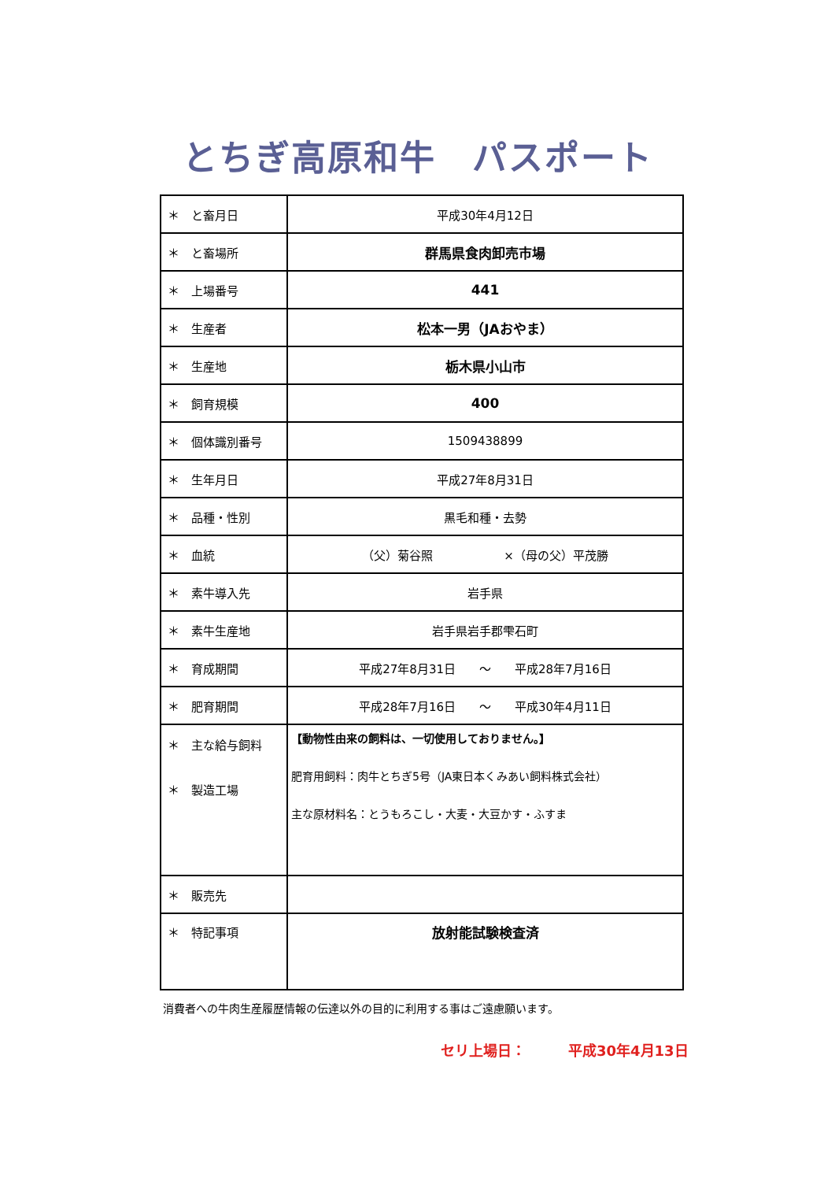とちぎ高原和牛　パスポート
| ＊ と畜月日 | 平成30年4月12日 |
| ＊ と畜場所 | 群馬県食肉卸売市場 |
| ＊ 上場番号 | 441 |
| ＊ 生産者 | 松本一男（JAおやま） |
| ＊ 生産地 | 栃木県小山市 |
| ＊ 飼育規模 | 400 |
| ＊ 個体識別番号 | 1509438899 |
| ＊ 生年月日 | 平成27年8月31日 |
| ＊ 品種・性別 | 黒毛和種・去勢 |
| ＊ 血統 | （父）菊谷照 ×（母の父）平茂勝 |
| ＊ 素牛導入先 | 岩手県 |
| ＊ 素牛生産地 | 岩手県岩手郡雫石町 |
| ＊ 育成期間 | 平成27年8月31日 ～ 平成28年7月16日 |
| ＊ 肥育期間 | 平成28年7月16日 ～ 平成30年4月11日 |
| ＊ 主な給与飼料 ＊ 製造工場 | 【動物性由来の飼料は、一切使用しておりません。】 肥育用飼料：肉牛とちぎ5号（JA東日本くみあい飼料株式会社） 主な原材料名：とうもろこし・大麦・大豆かす・ふすま |
| ＊ 販売先 | |
| ＊ 特記事項 | 放射能試験検査済 |
消費者への牛肉生産履歴情報の伝達以外の目的に利用する事はご遠慮願います。
セリ上場日：　　　平成30年4月13日